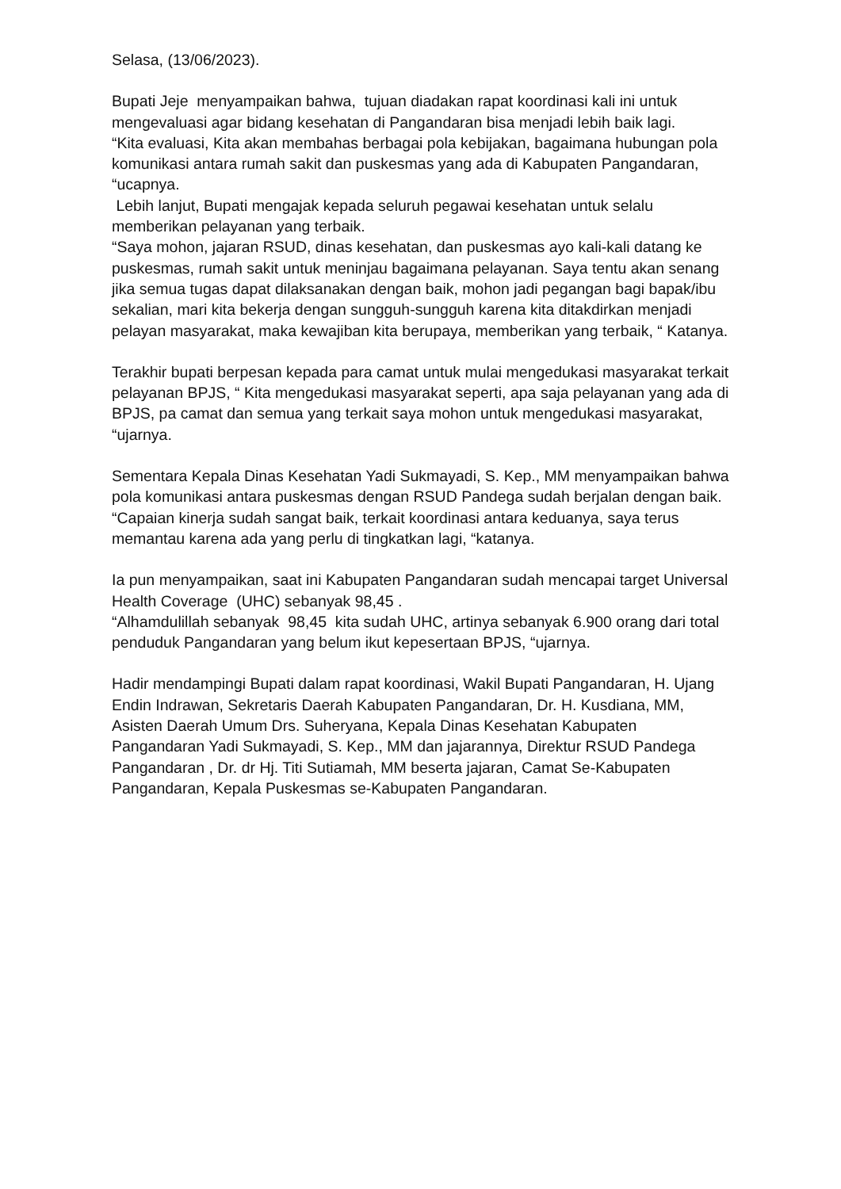Selasa, (13/06/2023).
Bupati Jeje menyampaikan bahwa, tujuan diadakan rapat koordinasi kali ini untuk mengevaluasi agar bidang kesehatan di Pangandaran bisa menjadi lebih baik lagi.
“Kita evaluasi, Kita akan membahas berbagai pola kebijakan, bagaimana hubungan pola komunikasi antara rumah sakit dan puskesmas yang ada di Kabupaten Pangandaran, “ucapnya.
Lebih lanjut, Bupati mengajak kepada seluruh pegawai kesehatan untuk selalu memberikan pelayanan yang terbaik.
“Saya mohon, jajaran RSUD, dinas kesehatan, dan puskesmas ayo kali-kali datang ke puskesmas, rumah sakit untuk meninjau bagaimana pelayanan. Saya tentu akan senang jika semua tugas dapat dilaksanakan dengan baik, mohon jadi pegangan bagi bapak/ibu sekalian, mari kita bekerja dengan sungguh-sungguh karena kita ditakdirkan menjadi pelayan masyarakat, maka kewajiban kita berupaya, memberikan yang terbaik, “ Katanya.
Terakhir bupati berpesan kepada para camat untuk mulai mengedukasi masyarakat terkait pelayanan BPJS, “ Kita mengedukasi masyarakat seperti, apa saja pelayanan yang ada di BPJS, pa camat dan semua yang terkait saya mohon untuk mengedukasi masyarakat, “ujarnya.
Sementara Kepala Dinas Kesehatan Yadi Sukmayadi, S. Kep., MM menyampaikan bahwa pola komunikasi antara puskesmas dengan RSUD Pandega sudah berjalan dengan baik.
“Capaian kinerja sudah sangat baik, terkait koordinasi antara keduanya, saya terus memantau karena ada yang perlu di tingkatkan lagi, “katanya.
Ia pun menyampaikan, saat ini Kabupaten Pangandaran sudah mencapai target Universal Health Coverage (UHC) sebanyak 98,45 .
“Alhamdulillah sebanyak 98,45 kita sudah UHC, artinya sebanyak 6.900 orang dari total penduduk Pangandaran yang belum ikut kepesertaan BPJS, “ujarnya.
Hadir mendampingi Bupati dalam rapat koordinasi, Wakil Bupati Pangandaran, H. Ujang Endin Indrawan, Sekretaris Daerah Kabupaten Pangandaran, Dr. H. Kusdiana, MM, Asisten Daerah Umum Drs. Suheryana, Kepala Dinas Kesehatan Kabupaten Pangandaran Yadi Sukmayadi, S. Kep., MM dan jajarannya, Direktur RSUD Pandega Pangandaran , Dr. dr Hj. Titi Sutiamah, MM beserta jajaran, Camat Se-Kabupaten Pangandaran, Kepala Puskesmas se-Kabupaten Pangandaran.